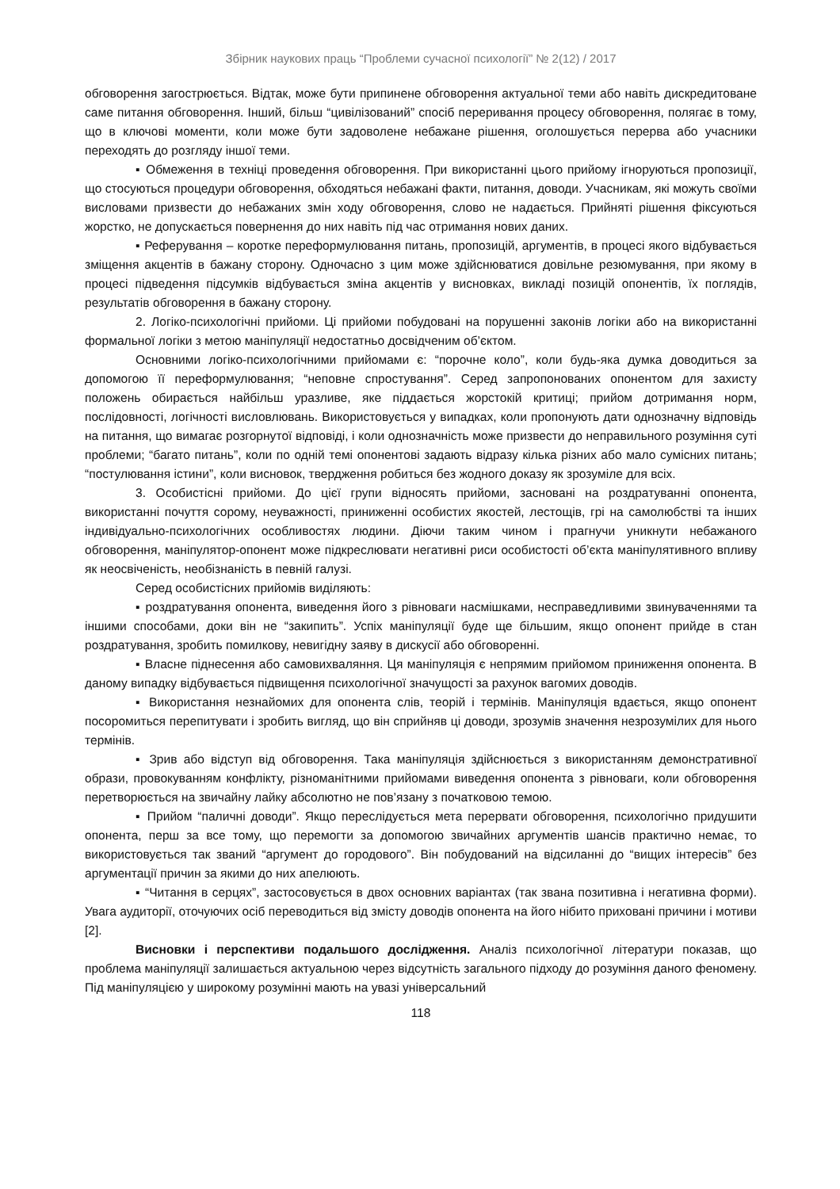Збірник наукових праць “Проблеми сучасної психології” № 2(12) / 2017
обговорення загострюється. Відтак, може бути припинене обговорення актуальної теми або навіть дискредитоване саме питання обговорення. Інший, більш “цивілізований” спосіб переривання процесу обговорення, полягає в тому, що в ключові моменти, коли може бути задоволене небажане рішення, оголошується перерва або учасники переходять до розгляду іншої теми.
▪ Обмеження в техніці проведення обговорення. При використанні цього прийому ігноруються пропозиції, що стосуються процедури обговорення, обходяться небажані факти, питання, доводи. Учасникам, які можуть своїми висловами призвести до небажаних змін ходу обговорення, слово не надається. Прийняті рішення фіксуються жорстко, не допускається повернення до них навіть під час отримання нових даних.
▪ Реферування – коротке переформулювання питань, пропозицій, аргументів, в процесі якого відбувається зміщення акцентів в бажану сторону. Одночасно з цим може здійснюватися довільне резюмування, при якому в процесі підведення підсумків відбувається зміна акцентів у висновках, викладі позицій опонентів, їх поглядів, результатів обговорення в бажану сторону.
2. Логіко-психологічні прийоми. Ці прийоми побудовані на порушенні законів логіки або на використанні формальної логіки з метою маніпуляції недостатньо досвідченим об’єктом.
Основними логіко-психологічними прийомами є: “порочне коло”, коли будь-яка думка доводиться за допомогою її переформулювання; “неповне спростування”. Серед запропонованих опонентом для захисту положень обирається найбільш уразливе, яке піддається жорстокій критиці; прийом дотримання норм, послідовності, логічності висловлювань. Використовується у випадках, коли пропонують дати однозначну відповідь на питання, що вимагає розгорнутої відповіді, і коли однозначність може призвести до неправильного розуміння суті проблеми; “багато питань”, коли по одній темі опонентові задають відразу кілька різних або мало сумісних питань; “постулювання істини”, коли висновок, твердження робиться без жодного доказу як зрозуміле для всіх.
3. Особистісні прийоми. До цієї групи відносять прийоми, засновані на роздратуванні опонента, використанні почуття сорому, неуважності, приниженні особистих якостей, лестощів, грі на самолюбстві та інших індивідуально-психологічних особливостях людини. Діючи таким чином і прагнучи уникнути небажаного обговорення, маніпулятор-опонент може підкреслювати негативні риси особистості об’єкта маніпулятивного впливу як неосвіченість, необізнаність в певній галузі.
Серед особистісних прийомів виділяють:
▪ роздратування опонента, виведення його з рівноваги насмішками, несправедливими звинуваченнями та іншими способами, доки він не “закипить”. Успіх маніпуляції буде ще більшим, якщо опонент прийде в стан роздратування, зробить помилкову, невигідну заяву в дискусії або обговоренні.
▪ Власне піднесення або самовихваляння. Ця маніпуляція є непрямим прийомом приниження опонента. В даному випадку відбувається підвищення психологічної значущості за рахунок вагомих доводів.
▪ Використання незнайомих для опонента слів, теорій і термінів. Маніпуляція вдається, якщо опонент посоромиться перепитувати і зробить вигляд, що він сприйняв ці доводи, зрозумів значення незрозумілих для нього термінів.
▪ Зрив або відступ від обговорення. Така маніпуляція здійснюється з використанням демонстративної образи, провокуванням конфлікту, різноманітними прийомами виведення опонента з рівноваги, коли обговорення перетворюється на звичайну лайку абсолютно не пов’язану з початковою темою.
▪ Прийом “паличні доводи”. Якщо переслідується мета перервати обговорення, психологічно придушити опонента, перш за все тому, що перемогти за допомогою звичайних аргументів шансів практично немає, то використовується так званий “аргумент до городового”. Він побудований на відсиланні до “вищих інтересів” без аргументації причин за якими до них апелюють.
▪ “Читання в серцях”, застосовується в двох основних варіантах (так звана позитивна і негативна форми). Увага аудиторії, оточуючих осіб переводиться від змісту доводів опонента на його нібито приховані причини і мотиви [2].
Висновки і перспективи подальшого дослідження. Аналіз психологічної літератури показав, що проблема маніпуляції залишається актуальною через відсутність загального підходу до розуміння даного феномену. Під маніпуляцією у широкому розумінні мають на увазі універсальний
118